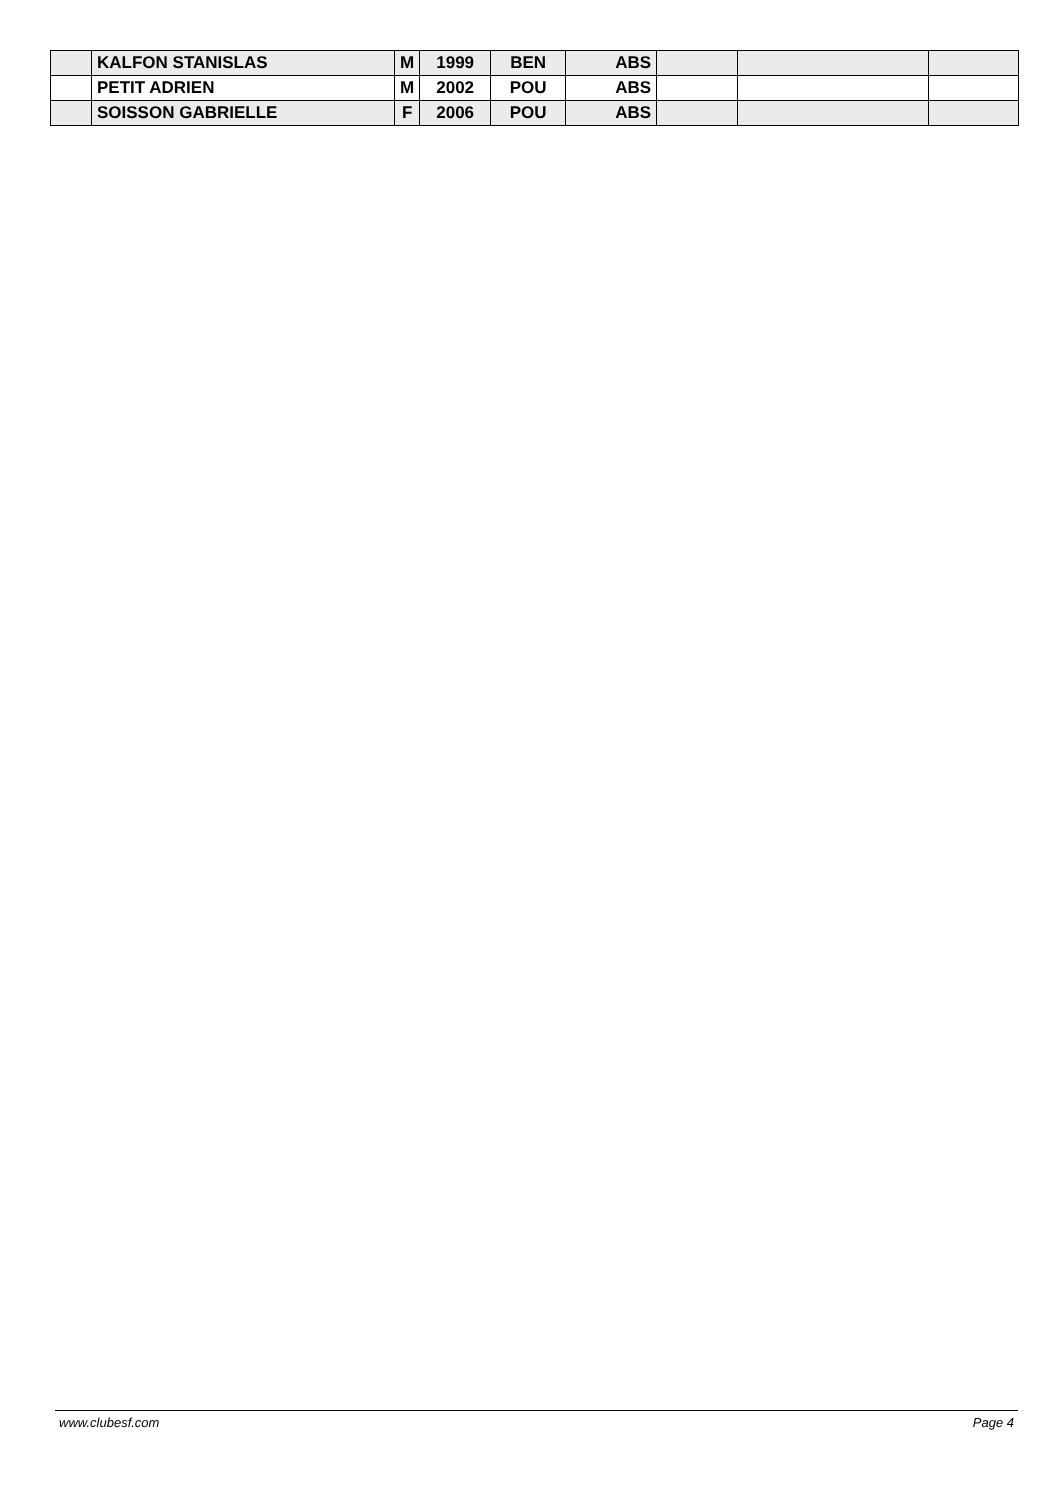| | KALFON STANISLAS | M | 1999 | BEN | ABS | | | |
| | PETIT ADRIEN | M | 2002 | POU | ABS | | | |
| | SOISSON GABRIELLE | F | 2006 | POU | ABS | | | |
www.clubesf.com Page 4